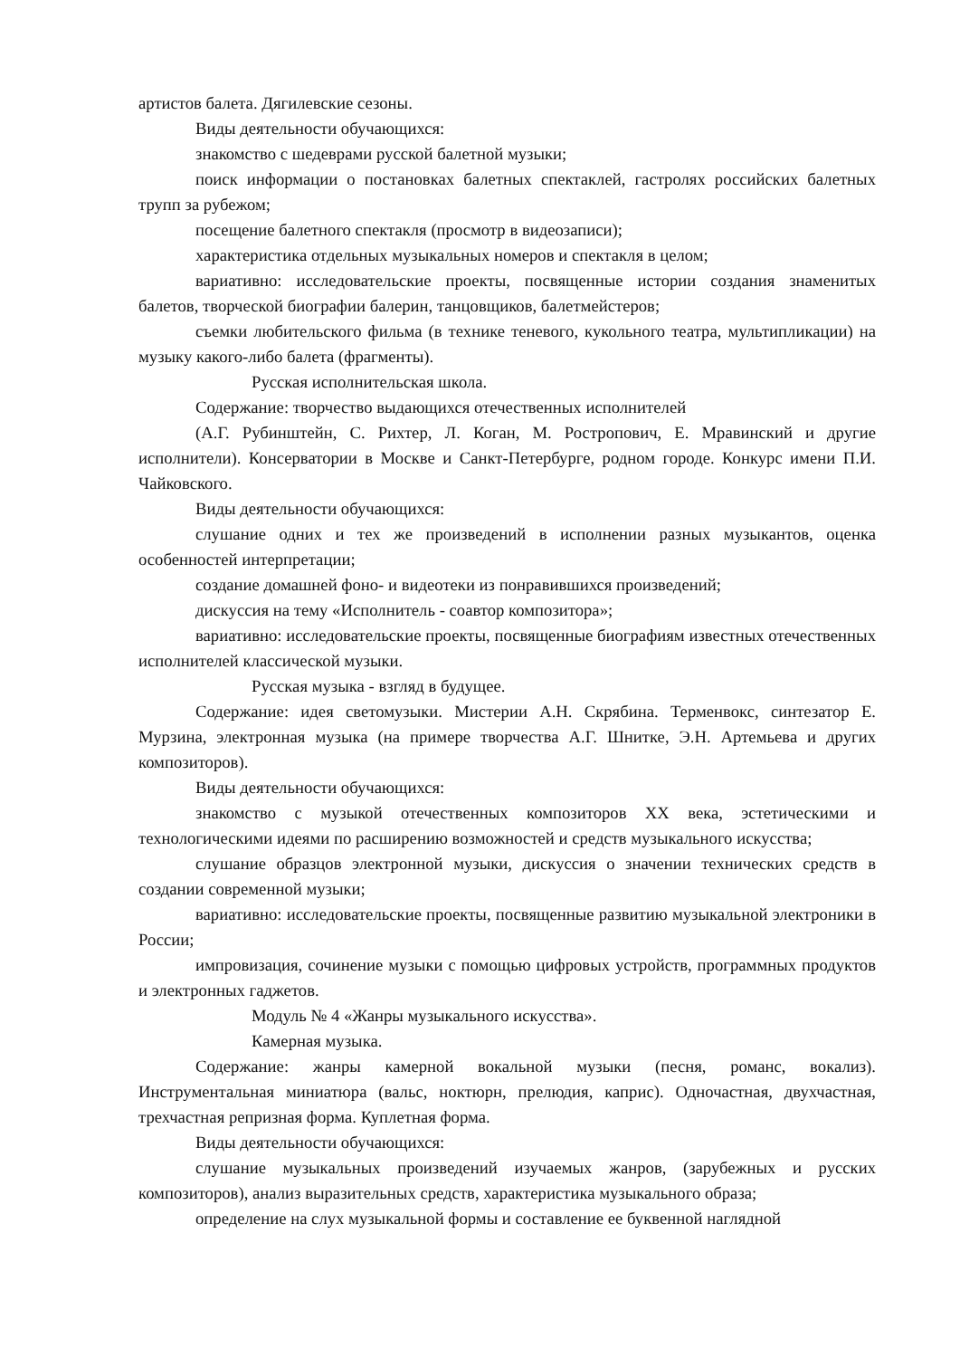артистов балета. Дягилевские сезоны.
Виды деятельности обучающихся:
знакомство с шедеврами русской балетной музыки;
поиск информации о постановках балетных спектаклей, гастролях российских балетных трупп за рубежом;
посещение балетного спектакля (просмотр в видеозаписи);
характеристика отдельных музыкальных номеров и спектакля в целом;
вариативно: исследовательские проекты, посвященные истории создания знаменитых балетов, творческой биографии балерин, танцовщиков, балетмейстеров;
съемки любительского фильма (в технике теневого, кукольного театра, мультипликации) на музыку какого-либо балета (фрагменты).
Русская исполнительская школа.
Содержание: творчество выдающихся отечественных исполнителей
(А.Г. Рубинштейн, С. Рихтер, Л. Коган, М. Ростропович, Е. Мравинский и другие исполнители). Консерватории в Москве и Санкт-Петербурге, родном городе. Конкурс имени П.И. Чайковского.
Виды деятельности обучающихся:
слушание одних и тех же произведений в исполнении разных музыкантов, оценка особенностей интерпретации;
создание домашней фоно- и видеотеки из понравившихся произведений;
дискуссия на тему «Исполнитель - соавтор композитора»;
вариативно: исследовательские проекты, посвященные биографиям известных отечественных исполнителей классической музыки.
Русская музыка - взгляд в будущее.
Содержание: идея светомузыки. Мистерии А.Н. Скрябина. Терменвокс, синтезатор Е. Мурзина, электронная музыка (на примере творчества А.Г. Шнитке, Э.Н. Артемьева и других композиторов).
Виды деятельности обучающихся:
знакомство с музыкой отечественных композиторов XX века, эстетическими и технологическими идеями по расширению возможностей и средств музыкального искусства;
слушание образцов электронной музыки, дискуссия о значении технических средств в создании современной музыки;
вариативно: исследовательские проекты, посвященные развитию музыкальной электроники в России;
импровизация, сочинение музыки с помощью цифровых устройств, программных продуктов и электронных гаджетов.
Модуль № 4 «Жанры музыкального искусства».
Камерная музыка.
Содержание: жанры камерной вокальной музыки (песня, романс, вокализ). Инструментальная миниатюра (вальс, ноктюрн, прелюдия, каприс). Одночастная, двухчастная, трехчастная репризная форма. Куплетная форма.
Виды деятельности обучающихся:
слушание музыкальных произведений изучаемых жанров, (зарубежных и русских композиторов), анализ выразительных средств, характеристика музыкального образа;
определение на слух музыкальной формы и составление ее буквенной наглядной